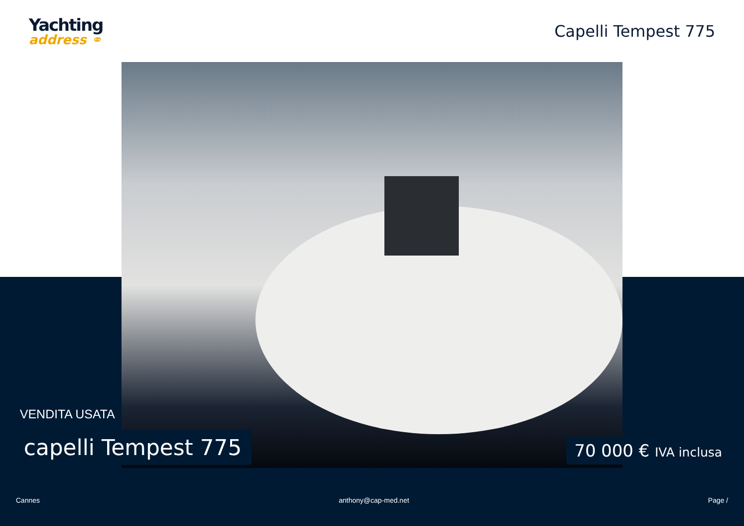Yachting
address ⚭
Capelli Tempest 775
VENDITA USATA
capelli Tempest 775 70 000 € IVA inclusa
Cannes anthony@cap-med.net Page /